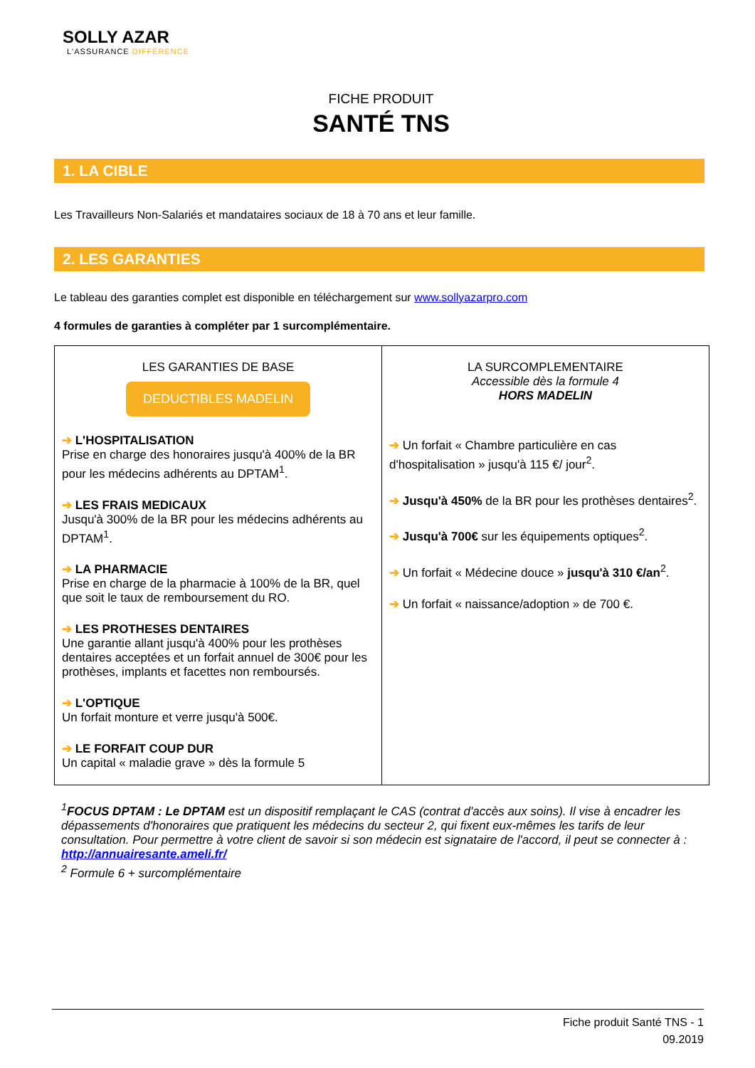SOLLY AZAR
L'ASSURANCE DIFFÉRENCE
FICHE PRODUIT
SANTÉ TNS
1. LA CIBLE
Les Travailleurs Non-Salariés et mandataires sociaux de 18 à 70 ans et leur famille.
2. LES GARANTIES
Le tableau des garanties complet est disponible en téléchargement sur www.sollyazarpro.com
4 formules de garanties à compléter par 1 surcomplémentaire.
| LES GARANTIES DE BASE DEDUCTIBLES MADELIN ➔ L'HOSPITALISATION Prise en charge des honoraires jusqu'à 400% de la BR pour les médecins adhérents au DPTAM<sup>1</sup>. ➔ LES FRAIS MEDICAUX Jusqu'à 300% de la BR pour les médecins adhérents au DPTAM<sup>1</sup>. ➔ LA PHARMACIE Prise en charge de la pharmacie à 100% de la BR, quel que soit le taux de remboursement du RO. ➔ LES PROTHESES DENTAIRES Une garantie allant jusqu'à 400% pour les prothèses dentaires acceptées et un forfait annuel de 300€ pour les prothèses, implants et facettes non remboursés. ➔ L'OPTIQUE Un forfait monture et verre jusqu'à 500€. ➔ LE FORFAIT COUP DUR Un capital « maladie grave » dès la formule 5 | LA SURCOMPLEMENTAIRE Accessible dès la formule 4 HORS MADELIN ➔ Un forfait « Chambre particulière en cas d'hospitalisation » jusqu'à 115 €/ jour<sup>2</sup>. ➔ Jusqu'à 450% de la BR pour les prothèses dentaires<sup>2</sup>. ➔ Jusqu'à 700€ sur les équipements optiques<sup>2</sup>. ➔ Un forfait « Médecine douce » jusqu'à 310 €/an<sup>2</sup>. ➔ Un forfait « naissance/adoption » de 700 €. |
<sup>1</sup> FOCUS DPTAM : Le DPTAM est un dispositif remplaçant le CAS (contrat d'accès aux soins). Il vise à encadrer les dépassements d'honoraires que pratiquent les médecins du secteur 2, qui fixent eux-mêmes les tarifs de leur consultation. Pour permettre à votre client de savoir si son médecin est signataire de l'accord, il peut se connecter à : http://annuairesante.ameli.fr/
<sup>2</sup> Formule 6 + surcomplémentaire
Fiche produit Santé TNS - 1
09.2019